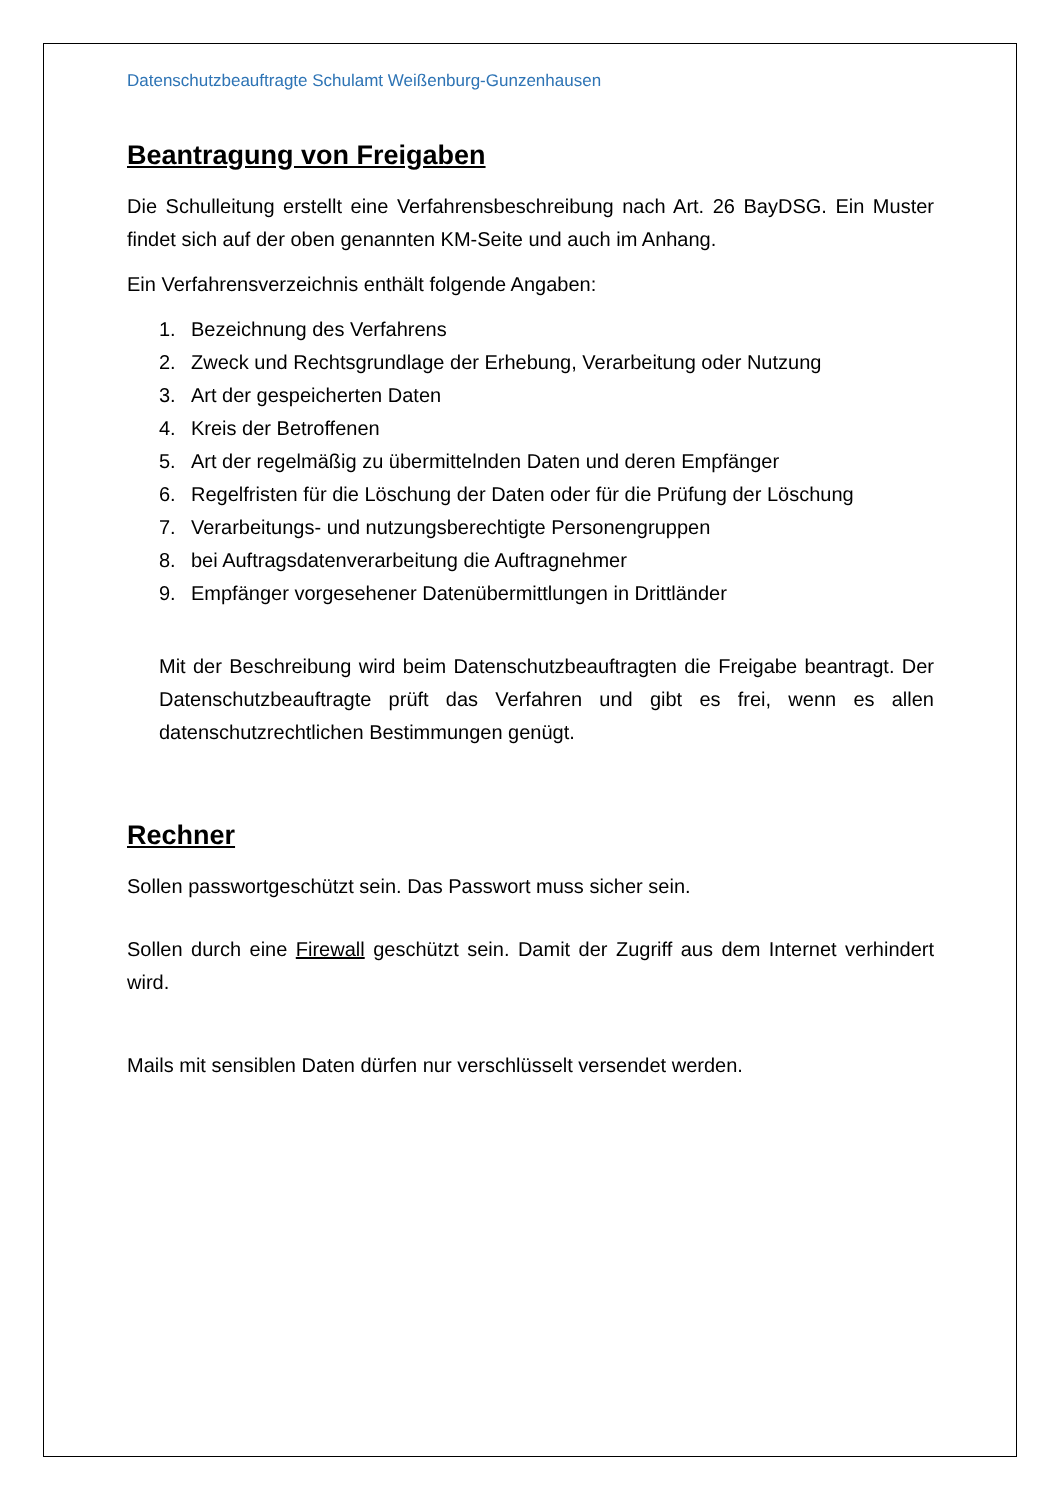Datenschutzbeauftragte Schulamt Weißenburg-Gunzenhausen
Beantragung von Freigaben
Die Schulleitung erstellt eine Verfahrensbeschreibung nach Art. 26 BayDSG. Ein Muster findet sich auf der oben genannten KM-Seite und auch im Anhang.
Ein Verfahrensverzeichnis enthält folgende Angaben:
1. Bezeichnung des Verfahrens
2. Zweck und Rechtsgrundlage der Erhebung, Verarbeitung oder Nutzung
3. Art der gespeicherten Daten
4. Kreis der Betroffenen
5. Art der regelmäßig zu übermittelnden Daten und deren Empfänger
6. Regelfristen für die Löschung der Daten oder für die Prüfung der Lö­schung
7. Verarbeitungs- und nutzungsberechtigte Personengruppen
8. bei Auftragsdatenverarbeitung die Auftragnehmer
9. Empfänger vorgesehener Datenübermittlungen in Drittländer
Mit der Beschreibung wird beim Datenschutzbeauftragten die Freigabe beantragt. Der Datenschutzbeauftragte prüft das Verfahren und gibt es frei, wenn es allen datenschutzrechtlichen Bestimmungen genügt.
Rechner
Sollen passwortgeschützt sein. Das Passwort muss sicher sein.
Sollen durch eine Firewall geschützt sein. Damit der Zugriff aus dem Internet verhindert wird.
Mails mit sensiblen Daten dürfen nur verschlüsselt versendet werden.